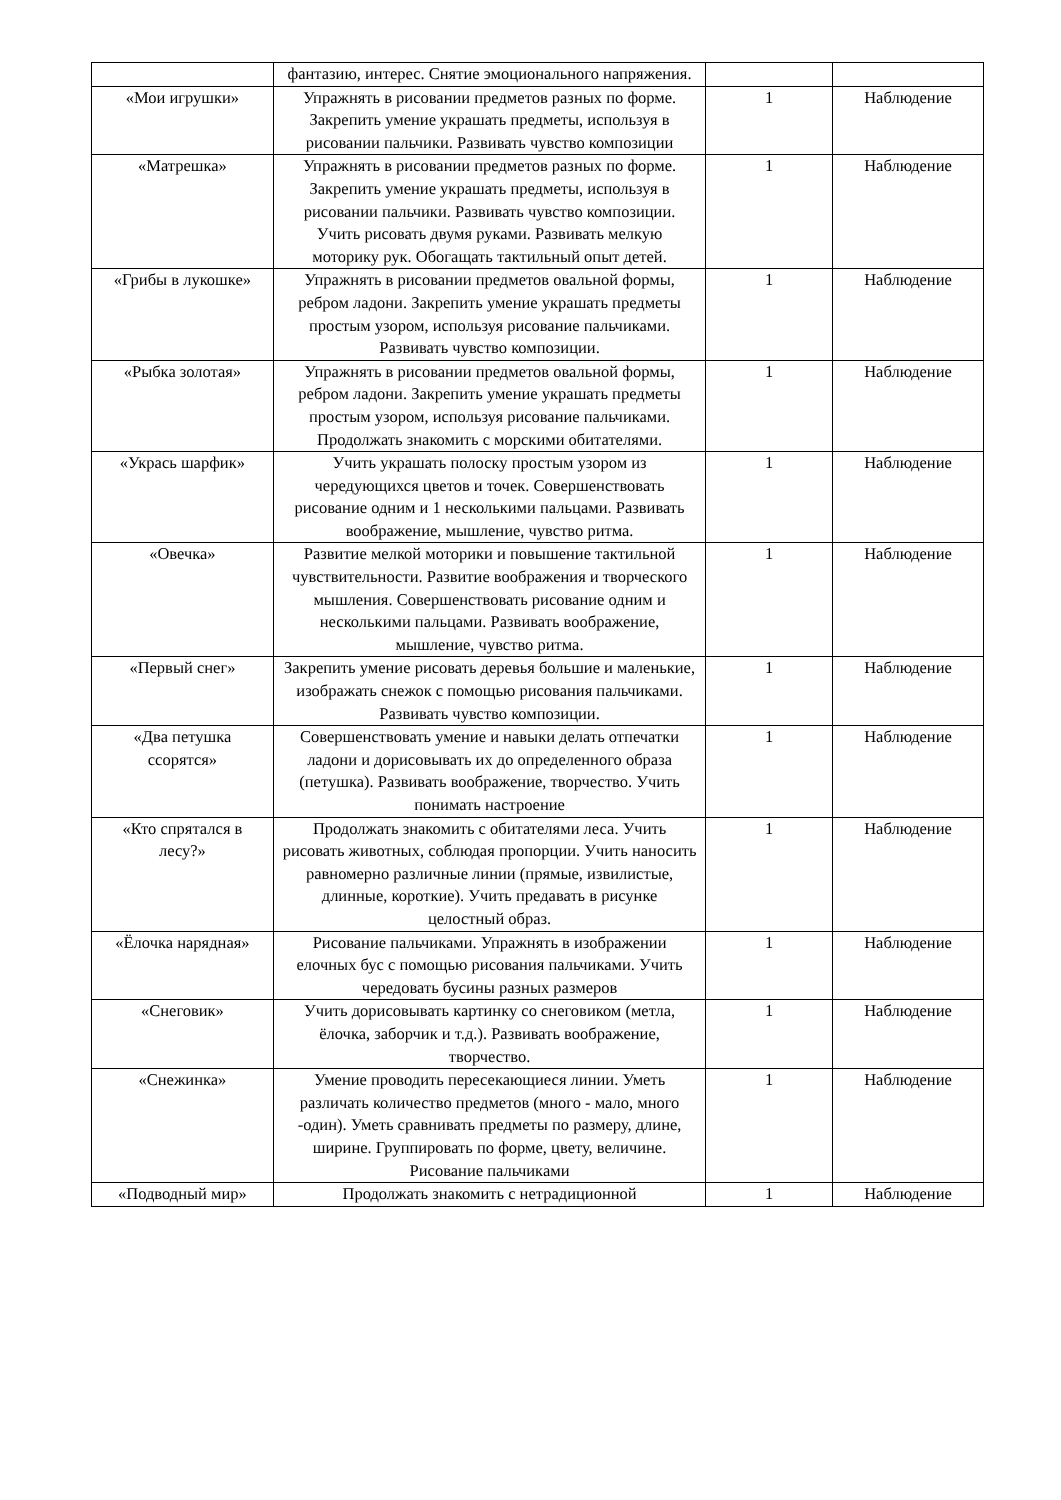| | фантазию, интерес. Снятие эмоционального напряжения. | | |
| «Мои игрушки» | Упражнять в рисовании предметов разных по форме. Закрепить умение украшать предметы, используя в рисовании пальчики. Развивать чувство композиции | 1 | Наблюдение |
| «Матрешка» | Упражнять в рисовании предметов разных по форме. Закрепить умение украшать предметы, используя в рисовании пальчики. Развивать чувство композиции. Учить рисовать двумя руками. Развивать мелкую моторику рук. Обогащать тактильный опыт детей. | 1 | Наблюдение |
| «Грибы в лукошке» | Упражнять в рисовании предметов овальной формы, ребром ладони. Закрепить умение украшать предметы простым узором, используя рисование пальчиками. Развивать чувство композиции. | 1 | Наблюдение |
| «Рыбка золотая» | Упражнять в рисовании предметов овальной формы, ребром ладони. Закрепить умение украшать предметы простым узором, используя рисование пальчиками. Продолжать знакомить с морскими обитателями. | 1 | Наблюдение |
| «Укрась шарфик» | Учить украшать полоску простым узором из чередующихся цветов и точек. Совершенствовать рисование одним и 1 несколькими пальцами. Развивать воображение, мышление, чувство ритма. | 1 | Наблюдение |
| «Овечка» | Развитие мелкой моторики и повышение тактильной чувствительности. Развитие воображения и творческого мышления. Совершенствовать рисование одним и несколькими пальцами. Развивать воображение, мышление, чувство ритма. | 1 | Наблюдение |
| «Первый снег» | Закрепить умение рисовать деревья большие и маленькие, изображать снежок с помощью рисования пальчиками. Развивать чувство композиции. | 1 | Наблюдение |
| «Два петушка ссорятся» | Совершенствовать умение и навыки делать отпечатки ладони и дорисовывать их до определенного образа (петушка). Развивать воображение, творчество. Учить понимать настроение | 1 | Наблюдение |
| «Кто спрятался в лесу?» | Продолжать знакомить с обитателями леса. Учить рисовать животных, соблюдая пропорции. Учить наносить равномерно различные линии (прямые, извилистые, длинные, короткие). Учить предавать в рисунке целостный образ. | 1 | Наблюдение |
| «Ёлочка нарядная» | Рисование пальчиками. Упражнять в изображении елочных бус с помощью рисования пальчиками. Учить чередовать бусины разных размеров | 1 | Наблюдение |
| «Снеговик» | Учить дорисовывать картинку со снеговиком (метла, ёлочка, заборчик и т.д.). Развивать воображение, творчество. | 1 | Наблюдение |
| «Снежинка» | Умение проводить пересекающиеся линии. Уметь различать количество предметов (много - мало, много -один). Уметь сравнивать предметы по размеру, длине, ширине. Группировать по форме, цвету, величине. Рисование пальчиками | 1 | Наблюдение |
| «Подводный мир» | Продолжать знакомить с нетрадиционной | 1 | Наблюдение |